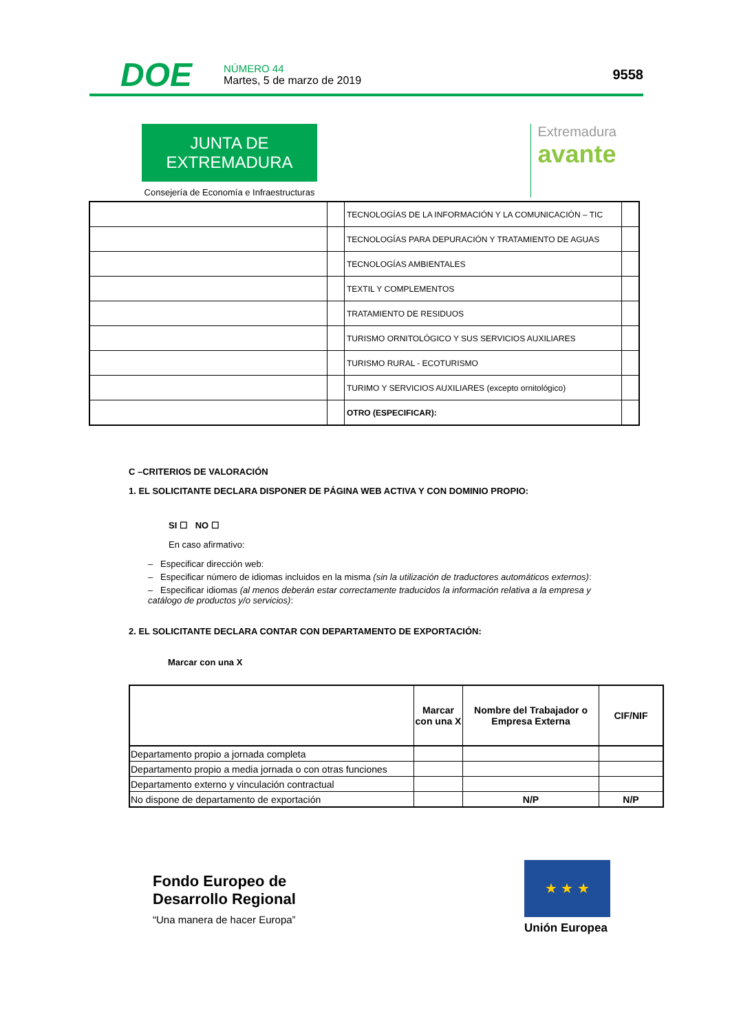DOE
NÚMERO 44
Martes, 5 de marzo de 2019
9558
JUNTA DE EXTREMADURA
Consejería de Economía e Infraestructuras
Extremadura
avante
| | | TECNOLOGÍAS DE LA INFORMACIÓN Y LA COMUNICACIÓN – TIC | |
| | | TECNOLOGÍAS PARA DEPURACIÓN Y TRATAMIENTO DE AGUAS | |
| | | TECNOLOGÍAS AMBIENTALES | |
| | | TEXTIL Y COMPLEMENTOS | |
| | | TRATAMIENTO DE RESIDUOS | |
| | | TURISMO ORNITOLÓGICO Y SUS SERVICIOS AUXILIARES | |
| | | TURISMO RURAL - ECOTURISMO | |
| | | TURIMO Y SERVICIOS AUXILIARES (excepto ornitológico) | |
| | | OTRO (ESPECIFICAR): | |
C –CRITERIOS DE VALORACIÓN
1. EL SOLICITANTE DECLARA DISPONER DE PÁGINA WEB ACTIVA Y CON DOMINIO PROPIO:
SI ☐ NO ☐
En caso afirmativo:
– Especificar dirección web:
– Especificar número de idiomas incluidos en la misma (sin la utilización de traductores automáticos externos):
– Especificar idiomas (al menos deberán estar correctamente traducidos la información relativa a la empresa y catálogo de productos y/o servicios):
2. EL SOLICITANTE DECLARA CONTAR CON DEPARTAMENTO DE EXPORTACIÓN:
Marcar con una X
| | Marcar con una X | Nombre del Trabajador o Empresa Externa | CIF/NIF |
| --- | --- | --- | --- |
| Departamento propio a jornada completa | | | |
| Departamento propio a media jornada o con otras funciones | | | |
| Departamento externo y vinculación contractual | | | |
| No dispone de departamento de exportación | | N/P | N/P |
Fondo Europeo de
Desarrollo Regional
“Una manera de hacer Europa”
★ ★ ★
Unión Europea